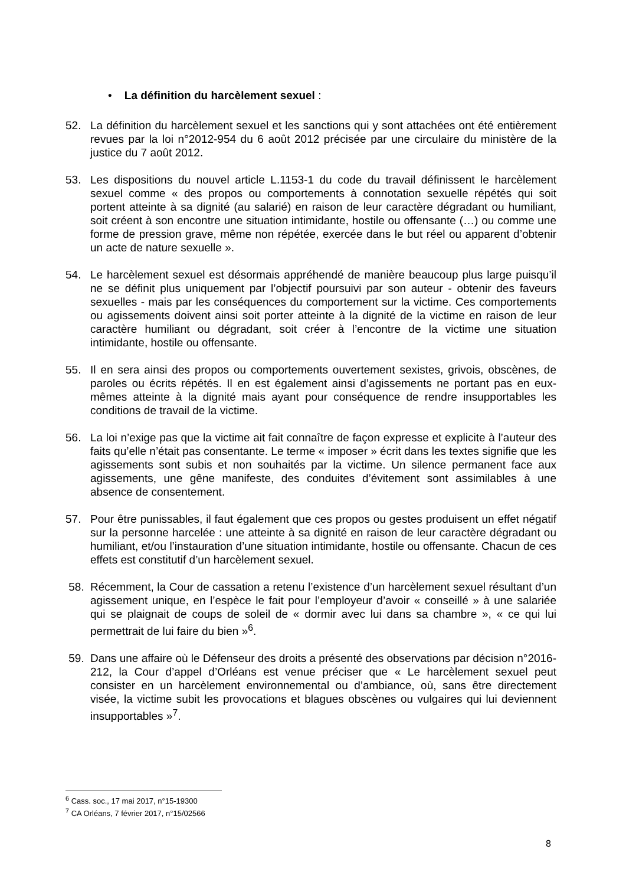• La définition du harcèlement sexuel :
52. La définition du harcèlement sexuel et les sanctions qui y sont attachées ont été entièrement revues par la loi n°2012-954 du 6 août 2012 précisée par une circulaire du ministère de la justice du 7 août 2012.
53. Les dispositions du nouvel article L.1153-1 du code du travail définissent le harcèlement sexuel comme « des propos ou comportements à connotation sexuelle répétés qui soit portent atteinte à sa dignité (au salarié) en raison de leur caractère dégradant ou humiliant, soit créent à son encontre une situation intimidante, hostile ou offensante (…) ou comme une forme de pression grave, même non répétée, exercée dans le but réel ou apparent d’obtenir un acte de nature sexuelle ».
54. Le harcèlement sexuel est désormais appréhendé de manière beaucoup plus large puisqu’il ne se définit plus uniquement par l’objectif poursuivi par son auteur - obtenir des faveurs sexuelles - mais par les conséquences du comportement sur la victime. Ces comportements ou agissements doivent ainsi soit porter atteinte à la dignité de la victime en raison de leur caractère humiliant ou dégradant, soit créer à l’encontre de la victime une situation intimidante, hostile ou offensante.
55. Il en sera ainsi des propos ou comportements ouvertement sexistes, grivois, obscènes, de paroles ou écrits répétés. Il en est également ainsi d’agissements ne portant pas en eux-mêmes atteinte à la dignité mais ayant pour conséquence de rendre insupportables les conditions de travail de la victime.
56. La loi n’exige pas que la victime ait fait connaître de façon expresse et explicite à l’auteur des faits qu’elle n’était pas consentante. Le terme « imposer » écrit dans les textes signifie que les agissements sont subis et non souhaités par la victime. Un silence permanent face aux agissements, une gêne manifeste, des conduites d’évitement sont assimilables à une absence de consentement.
57. Pour être punissables, il faut également que ces propos ou gestes produisent un effet négatif sur la personne harcelée : une atteinte à sa dignité en raison de leur caractère dégradant ou humiliant, et/ou l’instauration d’une situation intimidante, hostile ou offensante. Chacun de ces effets est constitutif d’un harcèlement sexuel.
58. Récemment, la Cour de cassation a retenu l’existence d’un harcèlement sexuel résultant d’un agissement unique, en l’espèce le fait pour l’employeur d’avoir « conseillé » à une salariée qui se plaignait de coups de soleil de « dormir avec lui dans sa chambre », « ce qui lui permettrait de lui faire du bien »<sup>6</sup>.
59. Dans une affaire où le Défenseur des droits a présenté des observations par décision n°2016-212, la Cour d’appel d’Orléans est venue préciser que « Le harcèlement sexuel peut consister en un harcèlement environnemental ou d’ambiance, où, sans être directement visée, la victime subit les provocations et blagues obscènes ou vulgaires qui lui deviennent insupportables »<sup>7</sup>.
<sup>6</sup> Cass. soc., 17 mai 2017, n°15-19300
<sup>7</sup> CA Orléans, 7 février 2017, n°15/02566
8